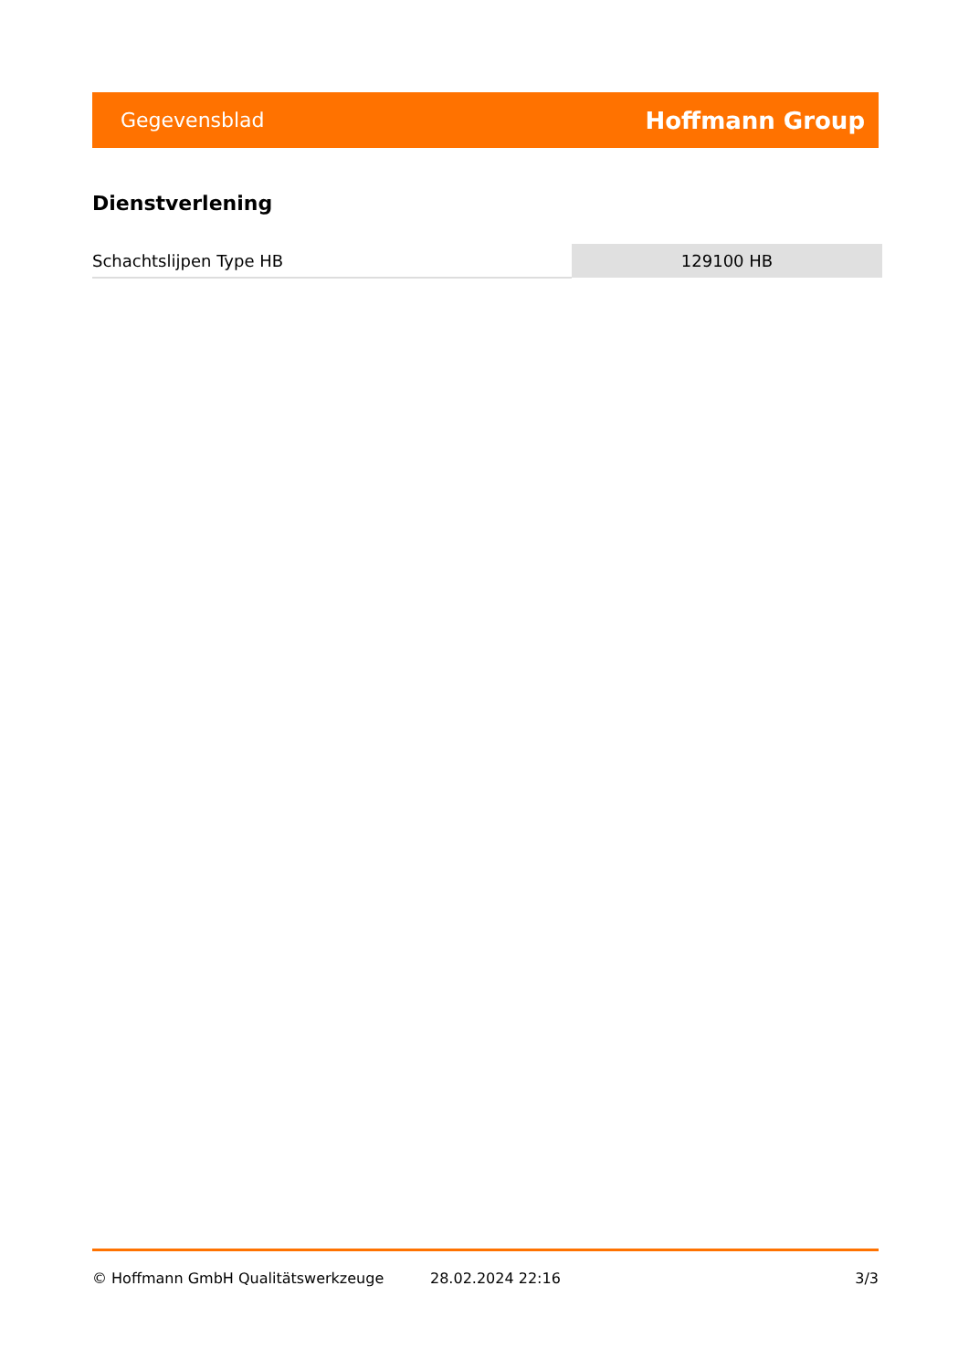Gegevensblad Hoffmann Group
Dienstverlening
| Schachtslijpen Type HB | 129100 HB |
© Hoffmann GmbH Qualitätswerkzeuge 28.02.2024 22:16 3/3